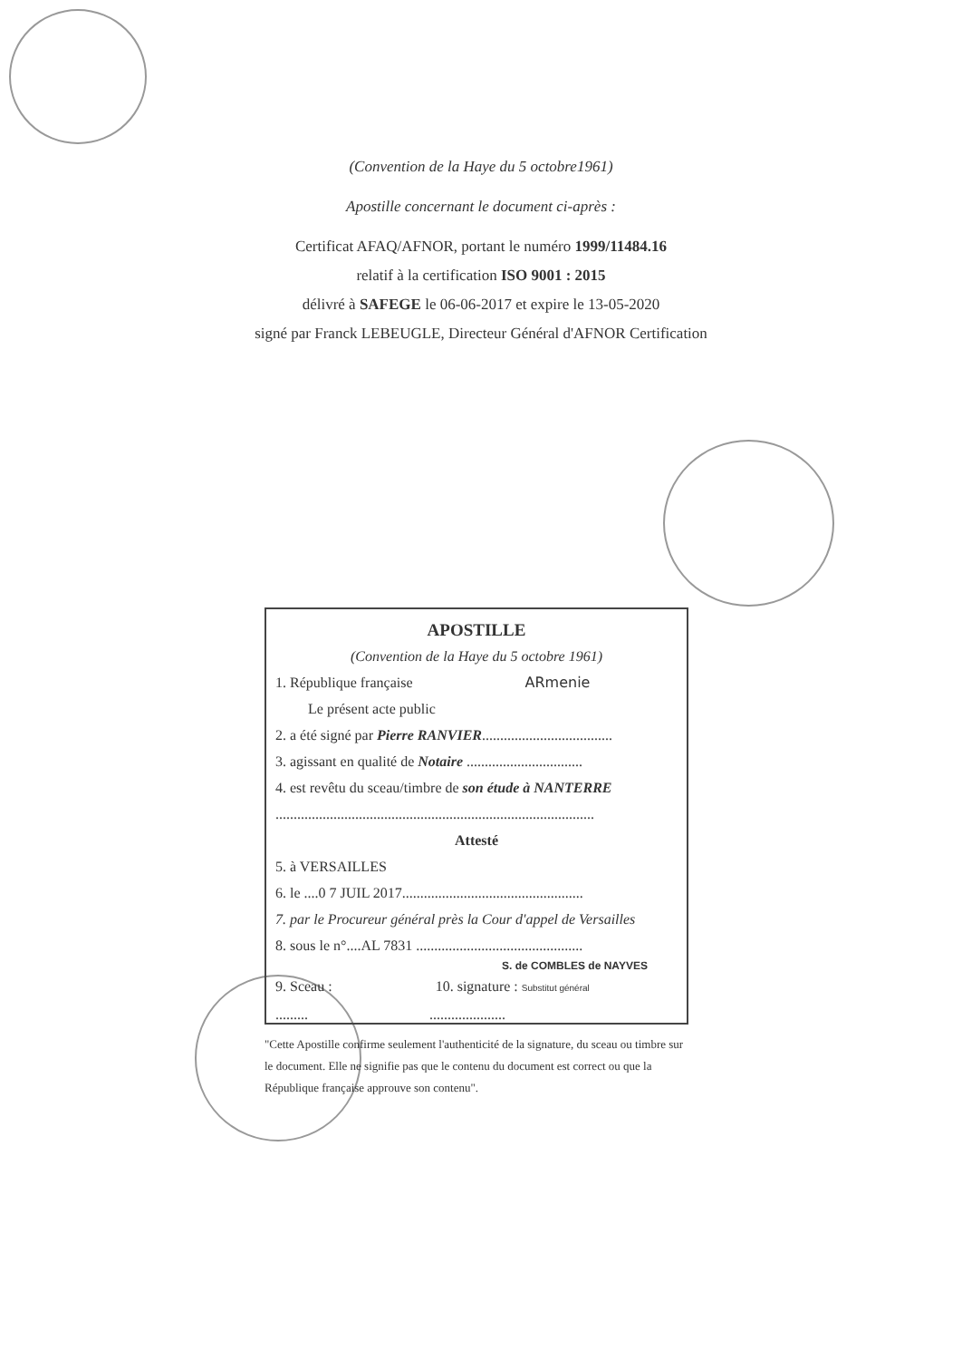(Convention de la Haye du 5 octobre1961)
Apostille concernant le document ci-après :
Certificat AFAQ/AFNOR, portant le numéro 1999/11484.16
relatif à la certification ISO 9001 : 2015
délivré à SAFEGE le 06-06-2017 et expire le 13-05-2020
signé par Franck LEBEUGLE, Directeur Général d'AFNOR Certification
APOSTILLE
(Convention de la Haye du 5 octobre 1961)
1. République française ARmenie
Le présent acte public
2. a été signé par Pierre RANVIER....................................
3. agissant en qualité de Notaire ................................
4. est revêtu du sceau/timbre de son étude à NANTERRE
........................................................................................
Attesté
5. à VERSAILLES
6. le ....0 7 JUIL 2017..................................................
7. par le Procureur général près la Cour d'appel de Versailles
8. sous le n°....AL 7831 ..............................................
S. de COMBLES de NAYVES
9. Sceau : 10. signature : Substitut général
......... .....................
"Cette Apostille confirme seulement l'authenticité de la signature, du sceau ou timbre sur le document. Elle ne signifie pas que le contenu du document est correct ou que la République française approuve son contenu".